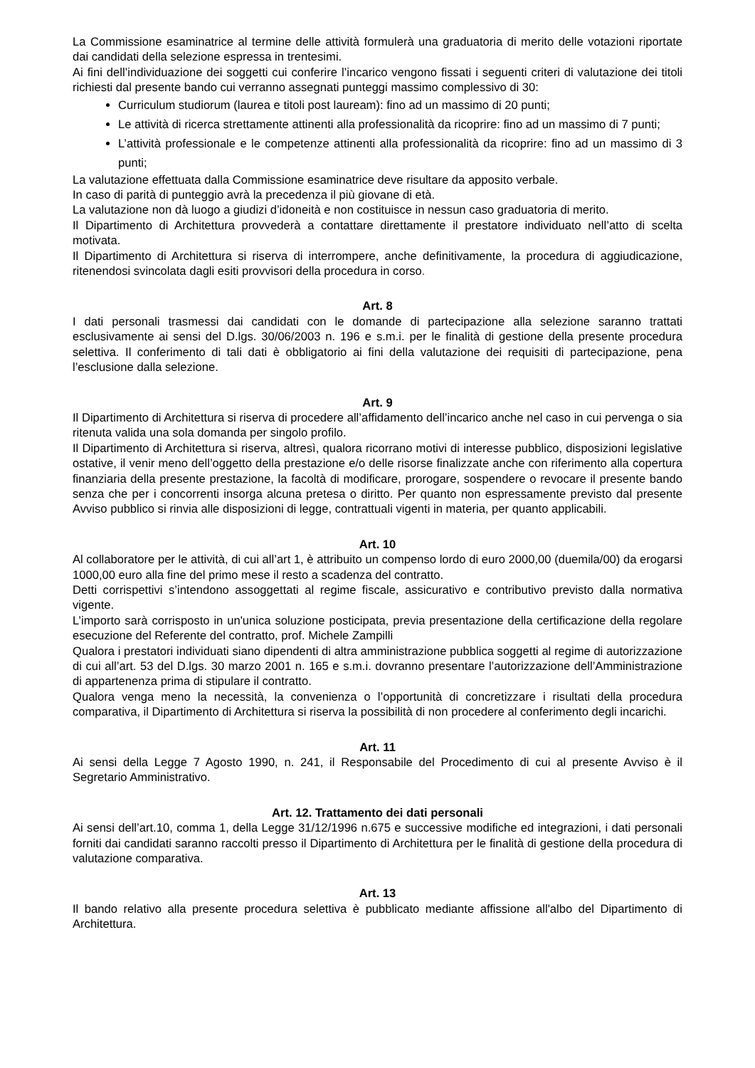La Commissione esaminatrice al termine delle attività formulerà una graduatoria di merito delle votazioni riportate dai candidati della selezione espressa in trentesimi.
Ai fini dell’individuazione dei soggetti cui conferire l’incarico vengono fissati i seguenti criteri di valutazione dei titoli richiesti dal presente bando cui verranno assegnati punteggi massimo complessivo di 30:
Curriculum studiorum (laurea e titoli post lauream): fino ad un massimo di 20 punti;
Le attività di ricerca strettamente attinenti alla professionalità da ricoprire: fino ad un massimo di 7 punti;
L’attività professionale e le competenze attinenti alla professionalità da ricoprire: fino ad un massimo di 3 punti;
La valutazione effettuata dalla Commissione esaminatrice deve risultare da apposito verbale.
In caso di parità di punteggio avrà la precedenza il più giovane di età.
La valutazione non dà luogo a giudizi d’idoneità e non costituisce in nessun caso graduatoria di merito.
Il Dipartimento di Architettura provvederà a contattare direttamente il prestatore individuato nell’atto di scelta motivata.
Il Dipartimento di Architettura si riserva di interrompere, anche definitivamente, la procedura di aggiudicazione, ritenendosi svincolata dagli esiti provvisori della procedura in corso.
Art. 8
I dati personali trasmessi dai candidati con le domande di partecipazione alla selezione saranno trattati esclusivamente ai sensi del D.lgs. 30/06/2003 n. 196 e s.m.i. per le finalità di gestione della presente procedura selettiva. Il conferimento di tali dati è obbligatorio ai fini della valutazione dei requisiti di partecipazione, pena l’esclusione dalla selezione.
Art. 9
Il Dipartimento di Architettura si riserva di procedere all’affidamento dell’incarico anche nel caso in cui pervenga o sia ritenuta valida una sola domanda per singolo profilo.
Il Dipartimento di Architettura si riserva, altresì, qualora ricorrano motivi di interesse pubblico, disposizioni legislative ostative, il venir meno dell’oggetto della prestazione e/o delle risorse finalizzate anche con riferimento alla copertura finanziaria della presente prestazione, la facoltà di modificare, prorogare, sospendere o revocare il presente bando senza che per i concorrenti insorga alcuna pretesa o diritto. Per quanto non espressamente previsto dal presente Avviso pubblico si rinvia alle disposizioni di legge, contrattuali vigenti in materia, per quanto applicabili.
Art. 10
Al collaboratore per le attività, di cui all’art 1, è attribuito un compenso lordo di euro 2000,00 (duemila/00) da erogarsi 1000,00 euro alla fine del primo mese il resto a scadenza del contratto.
Detti corrispettivi s’intendono assoggettati al regime fiscale, assicurativo e contributivo previsto dalla normativa vigente.
L’importo sarà corrisposto in un'unica soluzione posticipata, previa presentazione della certificazione della regolare esecuzione del Referente del contratto, prof. Michele Zampilli
Qualora i prestatori individuati siano dipendenti di altra amministrazione pubblica soggetti al regime di autorizzazione di cui all’art. 53 del D.lgs. 30 marzo 2001 n. 165 e s.m.i. dovranno presentare l’autorizzazione dell’Amministrazione di appartenenza prima di stipulare il contratto.
Qualora venga meno la necessità, la convenienza o l’opportunità di concretizzare i risultati della procedura comparativa, il Dipartimento di Architettura si riserva la possibilità di non procedere al conferimento degli incarichi.
Art. 11
Ai sensi della Legge 7 Agosto 1990, n. 241, il Responsabile del Procedimento di cui al presente Avviso è il Segretario Amministrativo.
Art. 12. Trattamento dei dati personali
Ai sensi dell’art.10, comma 1, della Legge 31/12/1996 n.675 e successive modifiche ed integrazioni, i dati personali forniti dai candidati saranno raccolti presso il Dipartimento di Architettura per le finalità di gestione della procedura di valutazione comparativa.
Art. 13
Il bando relativo alla presente procedura selettiva è pubblicato mediante affissione all'albo del Dipartimento di Architettura.